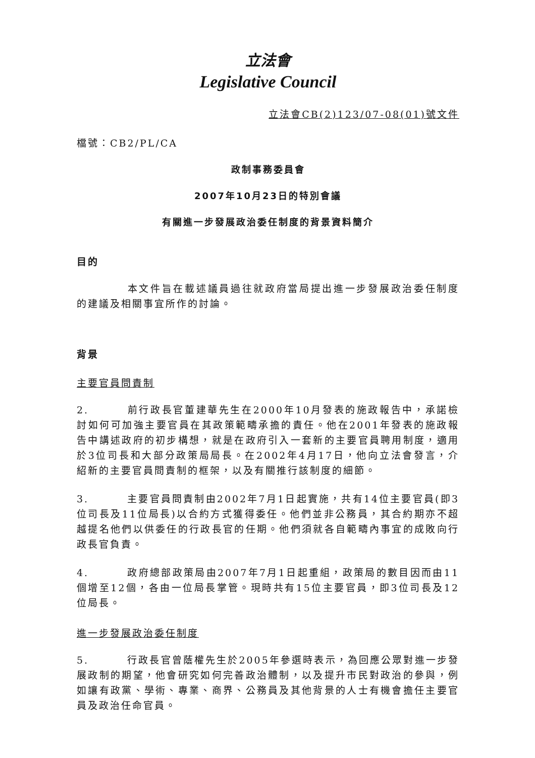立法會
Legislative Council
立法會CB(2)123/07-08(01)號文件
檔號：CB2/PL/CA
政制事務委員會
2007年10月23日的特別會議
有關進一步發展政治委任制度的背景資料簡介
目的
本文件旨在載述議員過往就政府當局提出進一步發展政治委任制度的建議及相關事宜所作的討論。
背景
主要官員問責制
2. 前行政長官董建華先生在2000年10月發表的施政報告中，承諾檢討如何可加強主要官員在其政策範疇承擔的責任。他在2001年發表的施政報告中講述政府的初步構想，就是在政府引入一套新的主要官員聘用制度，適用於3位司長和大部分政策局局長。在2002年4月17日，他向立法會發言，介紹新的主要官員問責制的框架，以及有關推行該制度的細節。
3. 主要官員問責制由2002年7月1日起實施，共有14位主要官員(即3位司長及11位局長)以合約方式獲得委任。他們並非公務員，其合約期亦不超越提名他們以供委任的行政長官的任期。他們須就各自範疇內事宜的成敗向行政長官負責。
4. 政府總部政策局由2007年7月1日起重組，政策局的數目因而由11個增至12個，各由一位局長掌管。現時共有15位主要官員，即3位司長及12位局長。
進一步發展政治委任制度
5. 行政長官曾蔭權先生於2005年參選時表示，為回應公眾對進一步發展政制的期望，他會研究如何完善政治體制，以及提升市民對政治的參與，例如讓有政黨、學術、專業、商界、公務員及其他背景的人士有機會擔任主要官員及政治任命官員。